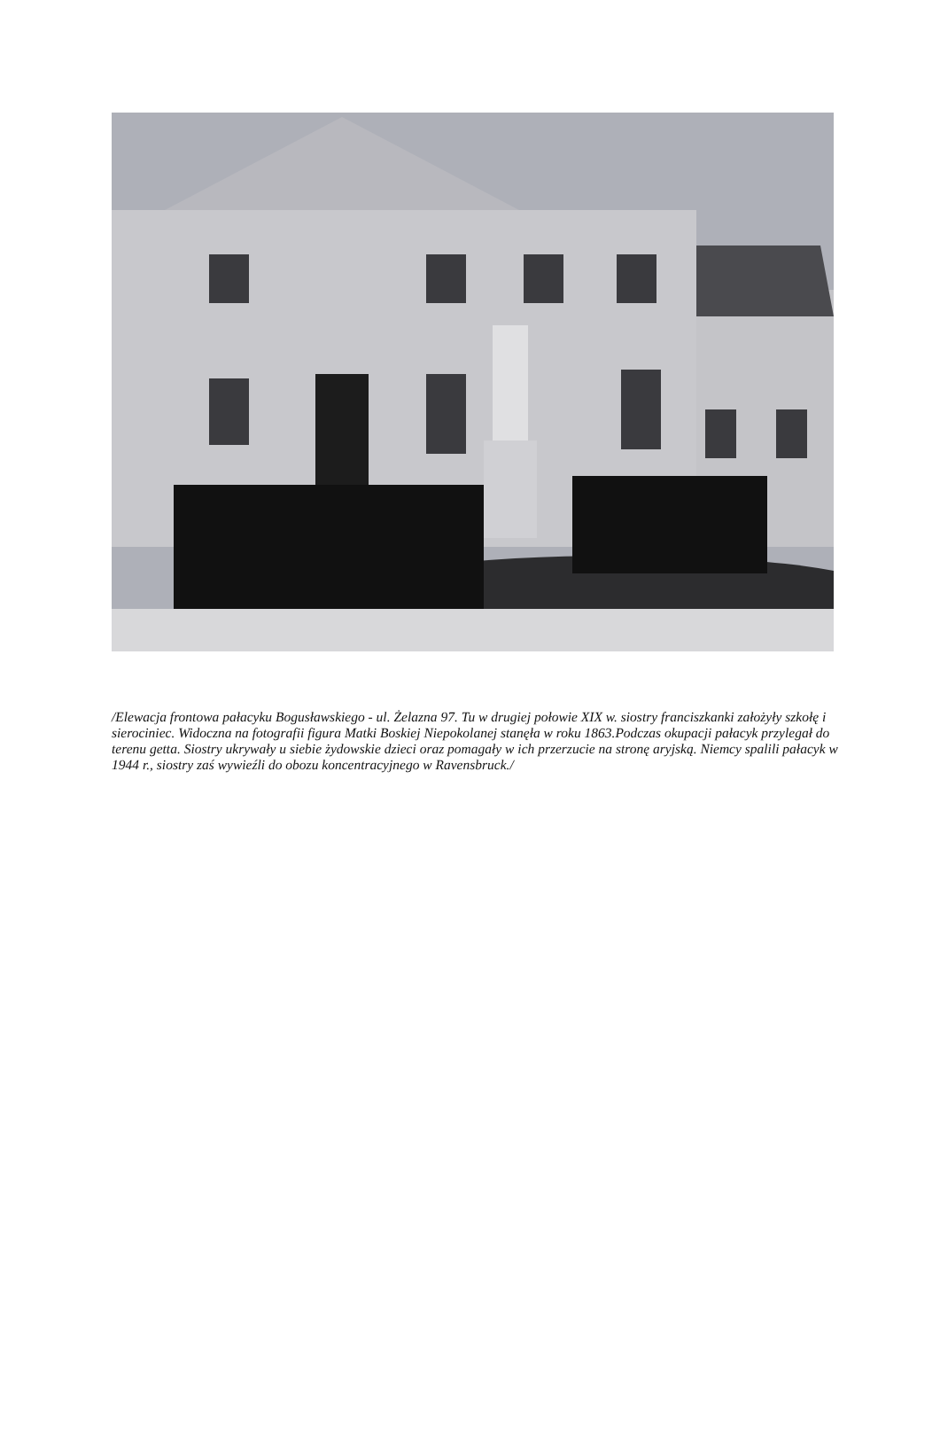/Elewacja frontowa pałacyku Bogusławskiego - ul. Żelazna 97. Tu w drugiej połowie XIX w. siostry franciszkanki założyły szkołę i sierociniec. Widoczna na fotografii figura Matki Boskiej Niepokolanej stanęła w roku 1863.Podczas okupacji pałacyk przylegał do terenu getta. Siostry ukrywały u siebie żydowskie dzieci oraz pomagały w ich przerzucie na stronę aryjską. Niemcy spalili pałacyk w 1944 r., siostry zaś wywieźli do obozu koncentracyjnego w Ravensbruck./